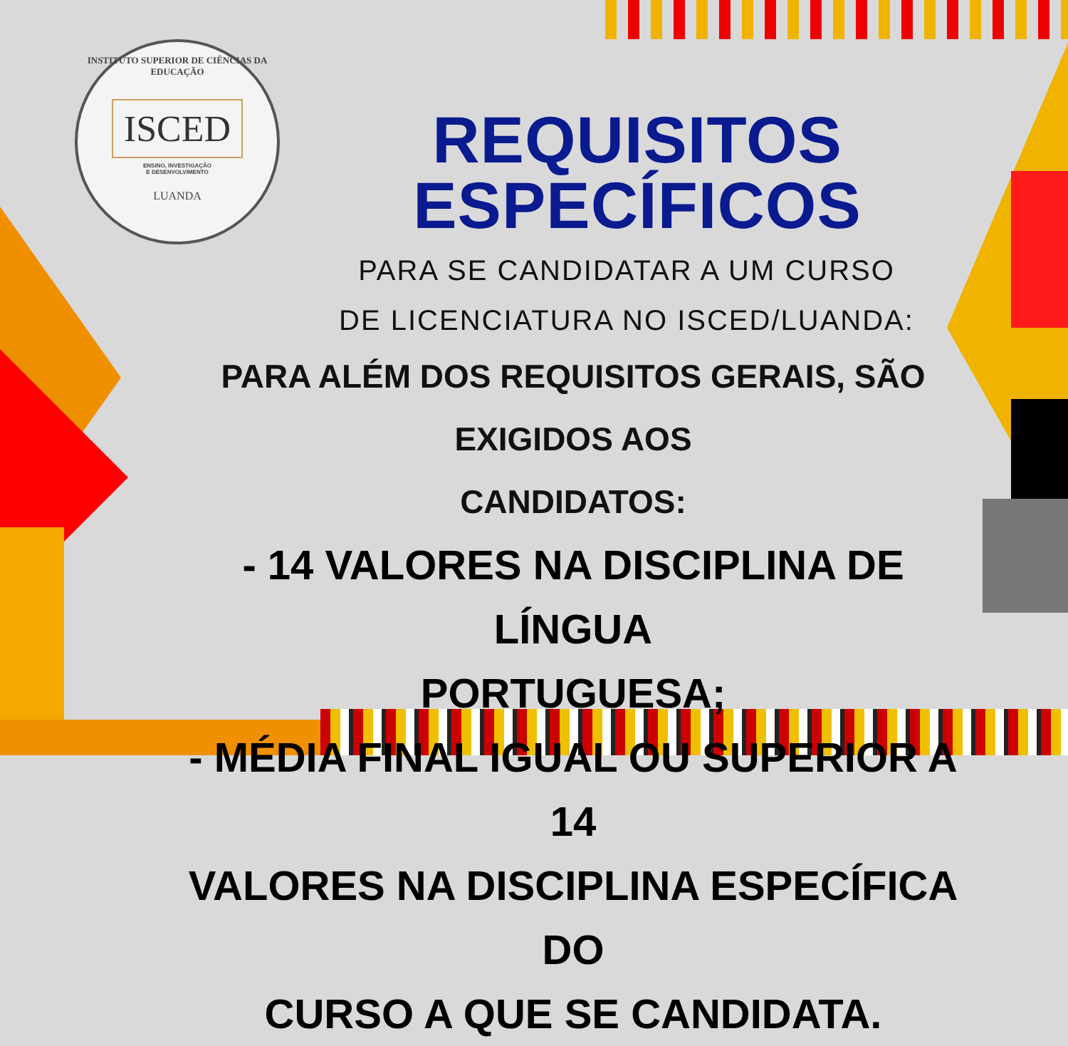INSTITUTO SUPERIOR DE CIÊNCIAS DA EDUCAÇÃO
ISCED
ENSINO, INVESTIGAÇÃO
E DESENVOLVIMENTO
LUANDA
REQUISITOS ESPECÍFICOS
PARA SE CANDIDATAR A UM CURSO
DE LICENCIATURA NO ISCED/LUANDA:
PARA ALÉM DOS REQUISITOS GERAIS, SÃO EXIGIDOS AOS
CANDIDATOS:
- 14 VALORES NA DISCIPLINA DE LÍNGUA
PORTUGUESA;
- MÉDIA FINAL IGUAL OU SUPERIOR A 14
VALORES NA DISCIPLINA ESPECÍFICA DO
CURSO A QUE SE CANDIDATA.